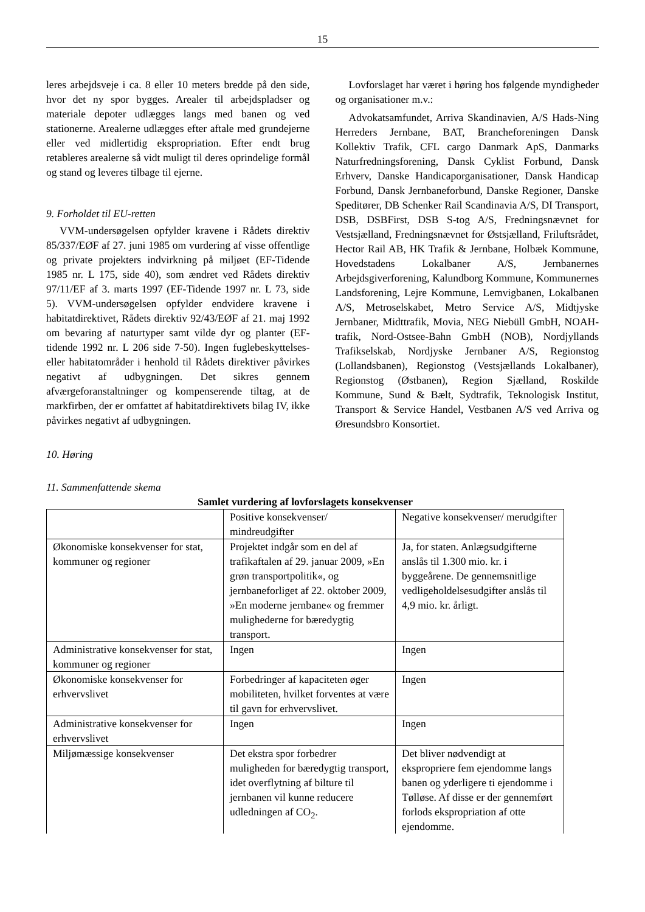15
leres arbejdsveje i ca. 8 eller 10 meters bredde på den side, hvor det ny spor bygges. Arealer til arbejdspladser og materiale depoter udlægges langs med banen og ved stationerne. Arealerne udlægges efter aftale med grundejerne eller ved midlertidig ekspropriation. Efter endt brug retableres arealerne så vidt muligt til deres oprindelige formål og stand og leveres tilbage til ejerne.
9. Forholdet til EU-retten
VVM-undersøgelsen opfylder kravene i Rådets direktiv 85/337/EØF af 27. juni 1985 om vurdering af visse offentlige og private projekters indvirkning på miljøet (EF-Tidende 1985 nr. L 175, side 40), som ændret ved Rådets direktiv 97/11/EF af 3. marts 1997 (EF-Tidende 1997 nr. L 73, side 5). VVM-undersøgelsen opfylder endvidere kravene i habitatdirektivet, Rådets direktiv 92/43/EØF af 21. maj 1992 om bevaring af naturtyper samt vilde dyr og planter (EF-tidende 1992 nr. L 206 side 7-50). Ingen fuglebeskyttelses- eller habitatområder i henhold til Rådets direktiver påvirkes negativt af udbygningen. Det sikres gennem afværgeforanstaltninger og kompenserende tiltag, at de markfirben, der er omfattet af habitatdirektivets bilag IV, ikke påvirkes negativt af udbygningen.
Lovforslaget har været i høring hos følgende myndigheder og organisationer m.v.:
Advokatsamfundet, Arriva Skandinavien, A/S Hads-Ning Herreders Jernbane, BAT, Brancheforeningen Dansk Kollektiv Trafik, CFL cargo Danmark ApS, Danmarks Naturfredningsforening, Dansk Cyklist Forbund, Dansk Erhverv, Danske Handicaporganisationer, Dansk Handicap Forbund, Dansk Jernbaneforbund, Danske Regioner, Danske Speditører, DB Schenker Rail Scandinavia A/S, DI Transport, DSB, DSBFirst, DSB S-tog A/S, Fredningsnævnet for Vestsjælland, Fredningsnævnet for Østsjælland, Friluftsrådet, Hector Rail AB, HK Trafik & Jernbane, Holbæk Kommune, Hovedstadens Lokalbaner A/S, Jernbanernes Arbejdsgiverforening, Kalundborg Kommune, Kommunernes Landsforening, Lejre Kommune, Lemvigbanen, Lokalbanen A/S, Metroselskabet, Metro Service A/S, Midtjyske Jernbaner, Midttrafik, Movia, NEG Niebüll GmbH, NOAH-trafik, Nord-Ostsee-Bahn GmbH (NOB), Nordjyllands Trafikselskab, Nordjyske Jernbaner A/S, Regionstog (Lollandsbanen), Regionstog (Vestsjællands Lokalbaner), Regionstog (Østbanen), Region Sjælland, Roskilde Kommune, Sund & Bælt, Sydtrafik, Teknologisk Institut, Transport & Service Handel, Vestbanen A/S ved Arriva og Øresundsbro Konsortiet.
10. Høring
11. Sammenfattende skema
Samlet vurdering af lovforslagets konsekvenser
| | Positive konsekvenser/ mindreudgifter | Negative konsekvenser/ merudgifter |
| Økonomiske konsekvenser for stat, kommuner og regioner | Projektet indgår som en del af trafikaftalen af 29. januar 2009, »En grøn transportpolitik«, og jernbaneforliget af 22. oktober 2009, »En moderne jernbane« og fremmer mulighederne for bæredygtig transport. | Ja, for staten. Anlægsudgifterne anslås til 1.300 mio. kr. i byggeårene. De gennemsnitlige vedligeholdelsesudgifter anslås til 4,9 mio. kr. årligt. |
| Administrative konsekvenser for stat, kommuner og regioner | Ingen | Ingen |
| Økonomiske konsekvenser for erhvervslivet | Forbedringer af kapaciteten øger mobiliteten, hvilket forventes at være til gavn for erhvervslivet. | Ingen |
| Administrative konsekvenser for erhvervslivet | Ingen | Ingen |
| Miljømæssige konsekvenser | Det ekstra spor forbedrer muligheden for bæredygtig transport, idet overflytning af bilture til jernbanen vil kunne reducere udledningen af CO<sub>2</sub>. | Det bliver nødvendigt at ekspropriere fem ejendomme langs banen og yderligere ti ejendomme i Tølløse. Af disse er der gennemført forlods ekspropriation af otte ejendomme. |